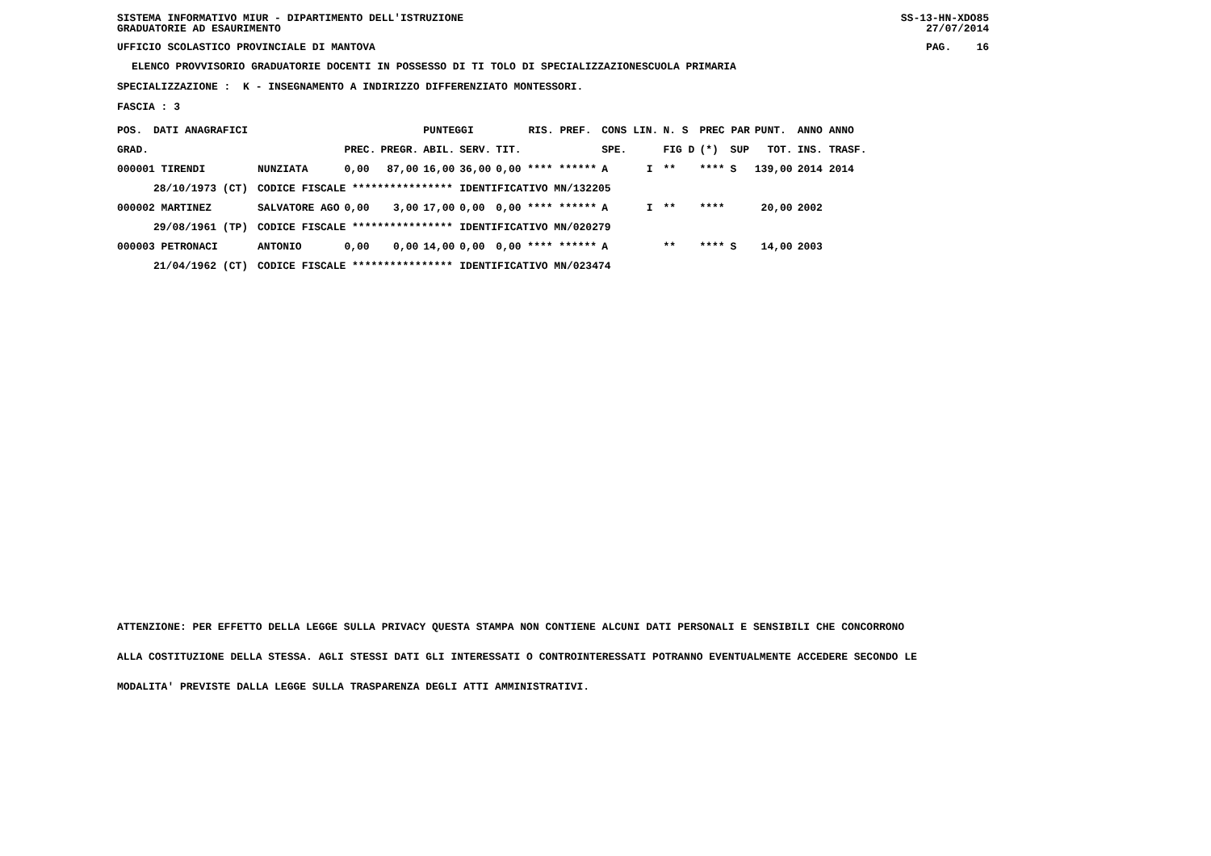SISTEMA INFORMATIVO MIUR - DIPARTIMENTO DELL'ISTRUZIONE
GRADUATORIE AD ESAURIMENTO SS-13-HN-XDO85
27/07/2014
UFFICIO SCOLASTICO PROVINCIALE DI MANTOVA PAG. 16
ELENCO PROVVISORIO GRADUATORIE DOCENTI IN POSSESSO DI TI TOLO DI SPECIALIZZAZIONESCUOLA PRIMARIA
SPECIALIZZAZIONE : K - INSEGNAMENTO A INDIRIZZO DIFFERENZIATO MONTESSORI.
FASCIA : 3
| POS. | DATI ANAGRAFICI | | | | | PUNTEGGI | | | RIS. PREF. | | CONS LIN. | | N. S | PREC PAR | | PUNT. | ANNO ANNO |
| --- | --- | --- | --- | --- | --- | --- | --- | --- | --- | --- | --- | --- | --- | --- | --- | --- | --- |
| GRAD. | | | | PREC. | PREGR. | ABIL. | SERV. | TIT. | | | SPE. | | FIG D | (*) | SUP | TOT. | INS. TRASF. |
| 000001 TIRENDI | | | NUNZIATA | 0,00 | 87,00 | 16,00 | 36,00 | 0,00 **** ****** | | | A | I | ** | **** | S | 139,00 | 2014 2014 |
| | 28/10/1973 (CT) | | CODICE FISCALE **************** | | | | IDENTIFICATIVO MN/132205 | | | | | | | | | | |
| 000002 MARTINEZ | | | SALVATORE AGO | 0,00 | 3,00 | 17,00 | 0,00 | 0,00 **** ****** | | | A | I | ** | **** | | 20,00 | 2002 |
| | 29/08/1961 (TP) | | CODICE FISCALE **************** | | | | IDENTIFICATIVO MN/020279 | | | | | | | | | | |
| 000003 PETRONACI | | | ANTONIO | 0,00 | 0,00 | 14,00 | 0,00 | 0,00 **** ****** | | | A | | ** | **** | S | 14,00 | 2003 |
| | 21/04/1962 (CT) | | CODICE FISCALE **************** | | | | IDENTIFICATIVO MN/023474 | | | | | | | | | | |
ATTENZIONE: PER EFFETTO DELLA LEGGE SULLA PRIVACY QUESTA STAMPA NON CONTIENE ALCUNI DATI PERSONALI E SENSIBILI CHE CONCORRONO
ALLA COSTITUZIONE DELLA STESSA. AGLI STESSI DATI GLI INTERESSATI O CONTROINTERESSATI POTRANNO EVENTUALMENTE ACCEDERE SECONDO LE
MODALITA' PREVISTE DALLA LEGGE SULLA TRASPARENZA DEGLI ATTI AMMINISTRATIVI.